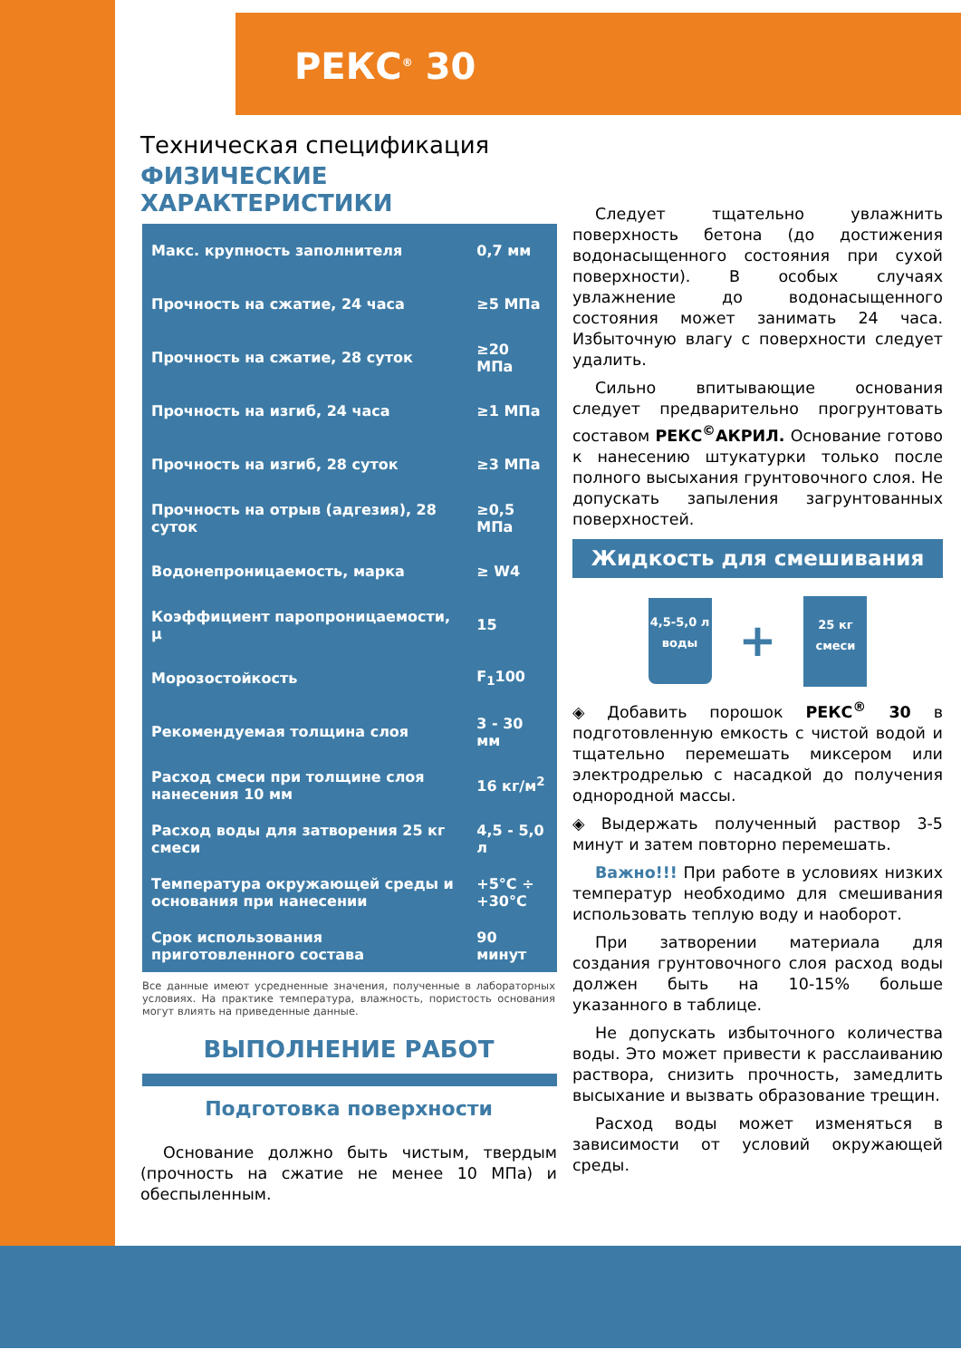РЕКС<sup>®</sup> 30
Техническая спецификация
ФИЗИЧЕСКИЕ ХАРАКТЕРИСТИКИ
| Макс. крупность заполнителя | 0,7 мм |
| Прочность на сжатие, 24 часа | ≥5 МПа |
| Прочность на сжатие, 28 суток | ≥20 МПа |
| Прочность на изгиб, 24 часа | ≥1 МПа |
| Прочность на изгиб, 28 суток | ≥3 МПа |
| Прочность на отрыв (адгезия), 28 суток | ≥0,5 МПа |
| Водонепроницаемость, марка | ≥ W4 |
| Коэффициент паропроницаемости, μ | 15 |
| Морозостойкость | F<sub>1</sub>100 |
| Рекомендуемая толщина слоя | 3 - 30 мм |
| Расход смеси при толщине слоя нанесения 10 мм | 16 кг/м<sup>2</sup> |
| Расход воды для затворения 25 кг смеси | 4,5 - 5,0 л |
| Температура окружающей среды и основания при нанесении | +5°C ÷ +30°C |
| Срок использования приготовленного состава | 90 минут |
Все данные имеют усредненные значения, полученные в лабораторных условиях. На практике температура, влажность, пористость основания могут влиять на приведенные данные.
ВЫПОЛНЕНИЕ РАБОТ
Подготовка поверхности
Основание должно быть чистым, твердым (прочность на сжатие не менее 10 МПа) и обеспыленным.
Следует тщательно увлажнить поверхность бетона (до достижения водонасыщенного состояния при сухой поверхности). В особых случаях увлажнение до водонасыщенного состояния может занимать 24 часа. Избыточную влагу с поверхности следует удалить.
Сильно впитывающие основания следует предварительно прогрунтовать составом РЕКС<sup>©</sup>АКРИЛ. Основание готово к нанесению штукатурки только после полного высыхания грунтовочного слоя. Не допускать запыления загрунтованных поверхностей.
Жидкость для смешивания
4,5-5,0 л
воды
+
25 кг
смеси
◈ Добавить порошок РЕКС<sup>®</sup> 30 в подготовленную емкость с чистой водой и тщательно перемешать миксером или электродрелью с насадкой до получения однородной массы.
◈ Выдержать полученный раствор 3-5 минут и затем повторно перемешать.
Важно!!! При работе в условиях низких температур необходимо для смешивания использовать теплую воду и наоборот.
При затворении материала для создания грунтовочного слоя расход воды должен быть на 10-15% больше указанного в таблице.
Не допускать избыточного количества воды. Это может привести к расслаиванию раствора, снизить прочность, замедлить высыхание и вызвать образование трещин.
Расход воды может изменяться в зависимости от условий окружающей среды.